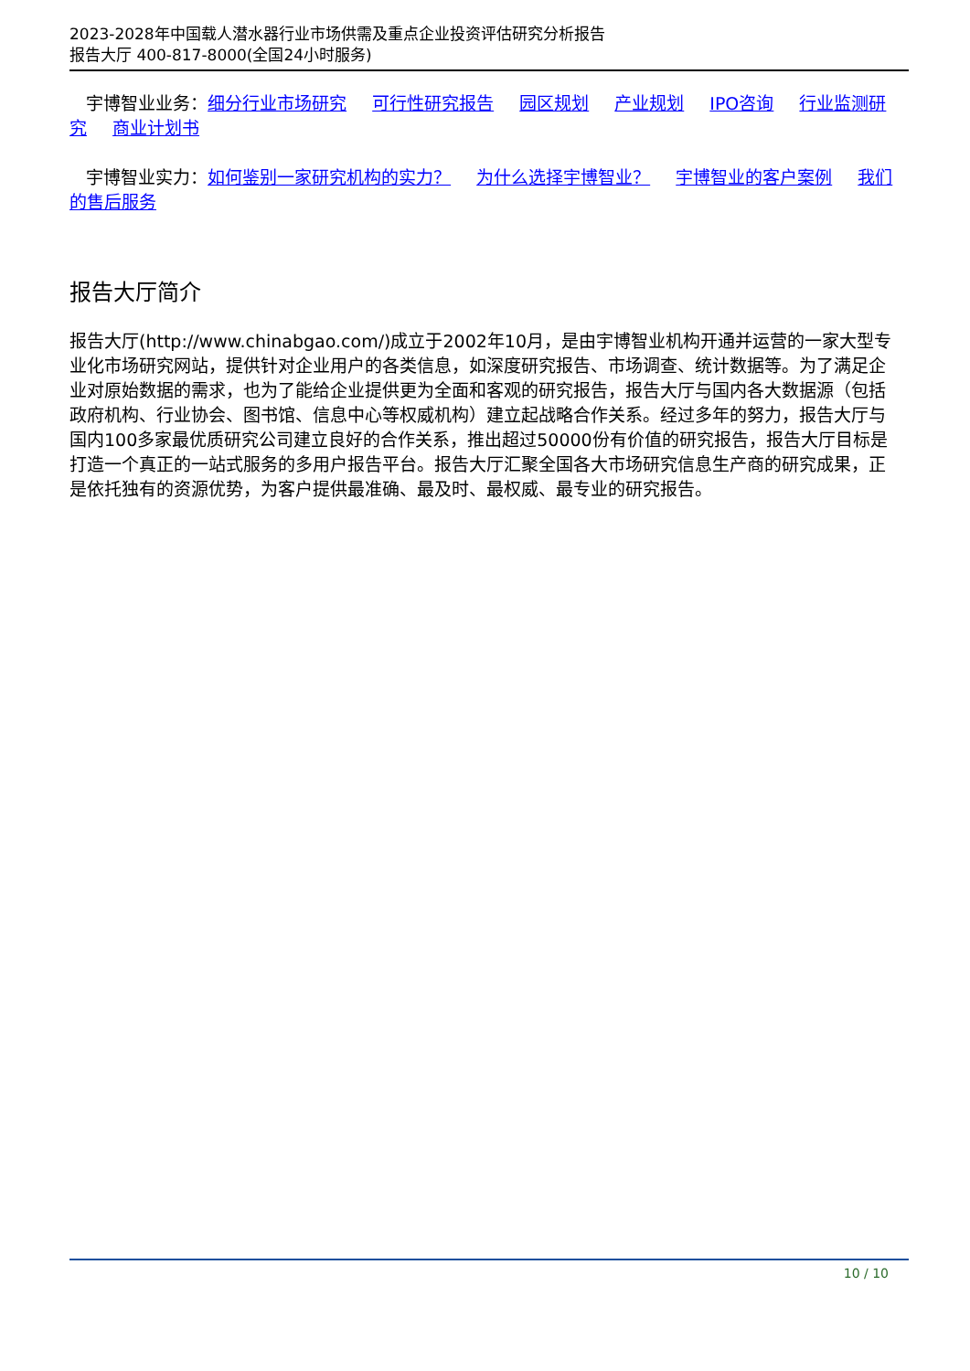2023-2028年中国载人潜水器行业市场供需及重点企业投资评估研究分析报告
报告大厅 400-817-8000(全国24小时服务)
宇博智业业务：细分行业市场研究 可行性研究报告 园区规划 产业规划 IPO咨询 行业监测研究 商业计划书
宇博智业实力：如何鉴别一家研究机构的实力？ 为什么选择宇博智业？ 宇博智业的客户案例 我们的售后服务
报告大厅简介
报告大厅(http://www.chinabgao.com/)成立于2002年10月，是由宇博智业机构开通并运营的一家大型专业化市场研究网站，提供针对企业用户的各类信息，如深度研究报告、市场调查、统计数据等。为了满足企业对原始数据的需求，也为了能给企业提供更为全面和客观的研究报告，报告大厅与国内各大数据源（包括政府机构、行业协会、图书馆、信息中心等权威机构）建立起战略合作关系。经过多年的努力，报告大厅与国内100多家最优质研究公司建立良好的合作关系，推出超过50000份有价值的研究报告，报告大厅目标是打造一个真正的一站式服务的多用户报告平台。报告大厅汇聚全国各大市场研究信息生产商的研究成果，正是依托独有的资源优势，为客户提供最准确、最及时、最权威、最专业的研究报告。
10 / 10